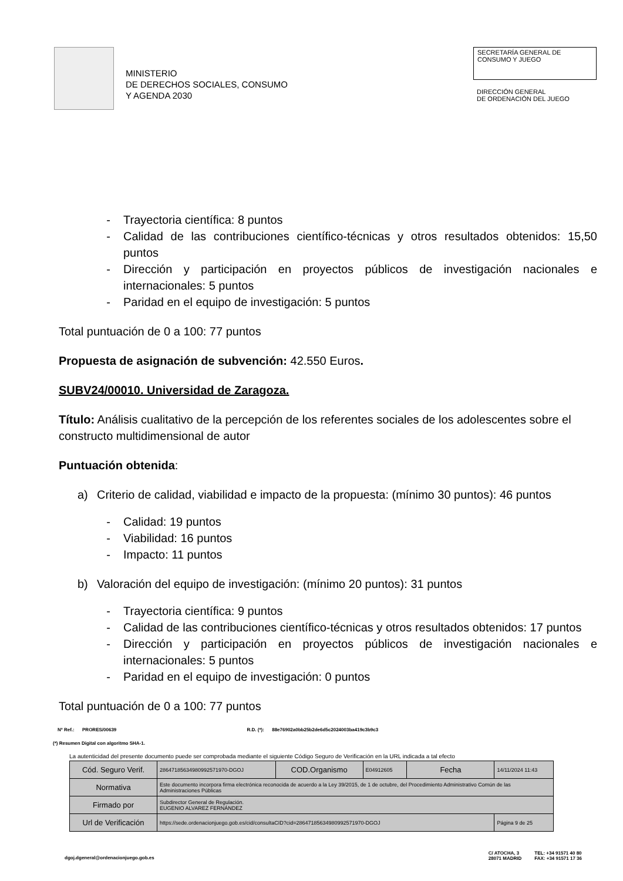MINISTERIO
DE DERECHOS SOCIALES, CONSUMO
Y AGENDA 2030
SECRETARÍA GENERAL DE
CONSUMO Y JUEGO
DIRECCIÓN GENERAL
DE ORDENACIÓN DEL JUEGO
- Trayectoria científica: 8 puntos
- Calidad de las contribuciones científico-técnicas y otros resultados obtenidos: 15,50 puntos
- Dirección y participación en proyectos públicos de investigación nacionales e internacionales: 5 puntos
- Paridad en el equipo de investigación: 5 puntos
Total puntuación de 0 a 100: 77 puntos
Propuesta de asignación de subvención: 42.550 Euros.
SUBV24/00010. Universidad de Zaragoza.
Título: Análisis cualitativo de la percepción de los referentes sociales de los adolescentes sobre el constructo multidimensional de autor
Puntuación obtenida:
a) Criterio de calidad, viabilidad e impacto de la propuesta: (mínimo 30 puntos): 46 puntos
- Calidad: 19 puntos
- Viabilidad: 16 puntos
- Impacto: 11 puntos
b) Valoración del equipo de investigación: (mínimo 20 puntos): 31 puntos
- Trayectoria científica: 9 puntos
- Calidad de las contribuciones científico-técnicas y otros resultados obtenidos: 17 puntos
- Dirección y participación en proyectos públicos de investigación nacionales e internacionales: 5 puntos
- Paridad en el equipo de investigación: 0 puntos
Total puntuación de 0 a 100: 77 puntos
Nº Ref.: PRORES/00639 R.D. (*): 88e76902a0bb25b2de6d5c2024003ba419c3b9c3
(*) Resumen Digital con algoritmo SHA-1.
La autenticidad del presente documento puede ser comprobada mediante el siguiente Código Seguro de Verificación en la URL indicada a tal efecto
| Cód. Seguro Verif. | 28647185634980992571970-DGOJ | COD.Organismo | E04912605 | Fecha | 14/11/2024 11:43 |
| Normativa | Este documento incorpora firma electrónica reconocida de acuerdo a la Ley 39/2015, de 1 de octubre, del Procedimiento Administrativo Común de las Administraciones Públicas | | | | |
| Firmado por | Subdirector General de Regulación. EUGENIO ALVAREZ FERNÁNDEZ | | | | |
| Url de Verificación | https://sede.ordenacionjuego.gob.es/cid/consultaCID?cid=28647185634980992571970-DGOJ | | | | Página 9 de 25 |
dgoj.dgeneral@ordenacionjuego.gob.es C/ ATOCHA, 3
28071 MADRID TEL: +34 91571 40 80
FAX: +34 91571 17 36